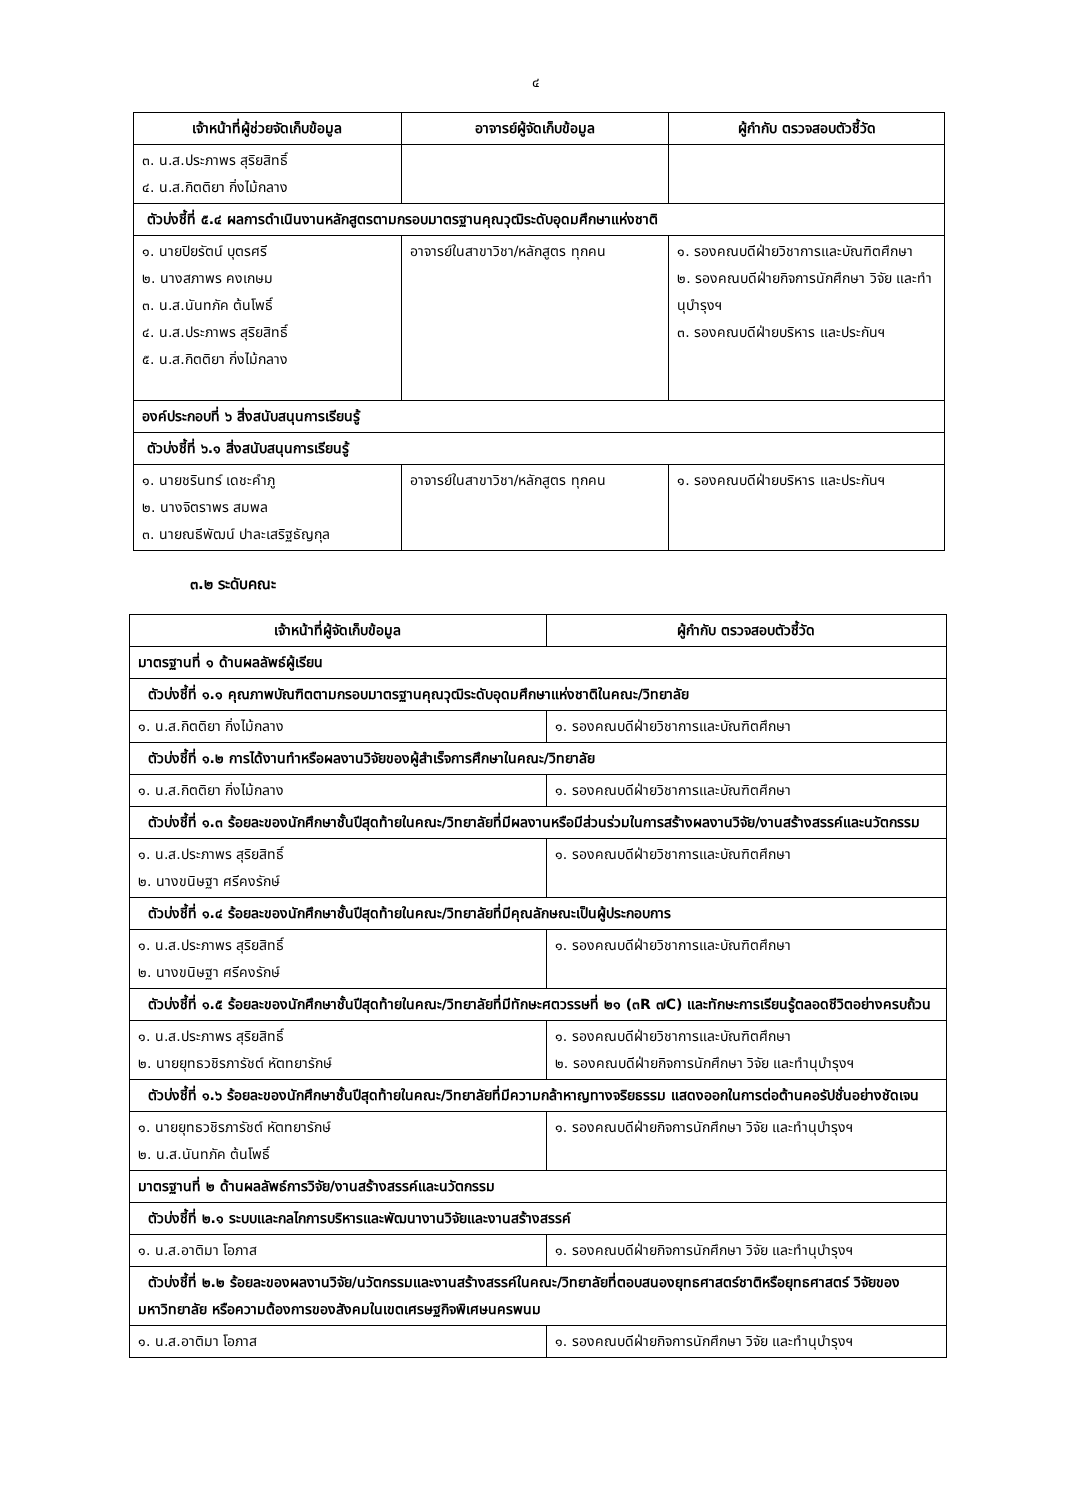๔
| เจ้าหน้าที่ผู้ช่วยจัดเก็บข้อมูล | อาจารย์ผู้จัดเก็บข้อมูล | ผู้กำกับ ตรวจสอบตัวชี้วัด |
| --- | --- | --- |
| ๓. น.ส.ประภาพร สุริยสิทธิ์ ๔. น.ส.กิตติยา กิ่งไม้กลาง | | |
| ตัวบ่งชี้ที่ ๕.๔ ผลการดำเนินงานหลักสูตรตามกรอบมาตรฐานคุณวุฒิระดับอุดมศึกษาแห่งชาติ | | |
| ๑. นายปิยรัตน์ บุตรศรี ๒. นางสภาพร คงเกษม ๓. น.ส.นันทภัค ต้นโพธิ์ ๔. น.ส.ประภาพร สุริยสิทธิ์ ๕. น.ส.กิตติยา กิ่งไม้กลาง | อาจารย์ในสาขาวิชา/หลักสูตร ทุกคน | ๑. รองคณบดีฝ่ายวิชาการและบัณฑิตศึกษา ๒. รองคณบดีฝ่ายกิจการนักศึกษา วิจัย และทำนุบำรุงฯ ๓. รองคณบดีฝ่ายบริหาร และประกันฯ |
| องค์ประกอบที่ ๖ สิ่งสนับสนุนการเรียนรู้ | | |
| ตัวบ่งชี้ที่ ๖.๑ สิ่งสนับสนุนการเรียนรู้ | | |
| ๑. นายชรินทร์ เดชะคำภู ๒. นางจิตราพร สมพล ๓. นายณธีพัฒน์ ปาละเสริฐธัญกุล | อาจารย์ในสาขาวิชา/หลักสูตร ทุกคน | ๑. รองคณบดีฝ่ายบริหาร และประกันฯ |
๓.๒ ระดับคณะ
| เจ้าหน้าที่ผู้จัดเก็บข้อมูล | ผู้กำกับ ตรวจสอบตัวชี้วัด |
| --- | --- |
| มาตรฐานที่ ๑ ด้านผลลัพธ์ผู้เรียน | |
| ตัวบ่งชี้ที่ ๑.๑ คุณภาพบัณฑิตตามกรอบมาตรฐานคุณวุฒิระดับอุดมศึกษาแห่งชาติในคณะ/วิทยาลัย | |
| ๑. น.ส.กิตติยา กิ่งไม้กลาง | ๑. รองคณบดีฝ่ายวิชาการและบัณฑิตศึกษา |
| ตัวบ่งชี้ที่ ๑.๒ การได้งานทำหรือผลงานวิจัยของผู้สำเร็จการศึกษาในคณะ/วิทยาลัย | |
| ๑. น.ส.กิตติยา กิ่งไม้กลาง | ๑. รองคณบดีฝ่ายวิชาการและบัณฑิตศึกษา |
| ตัวบ่งชี้ที่ ๑.๓ ร้อยละของนักศึกษาชั้นปีสุดท้ายในคณะ/วิทยาลัยที่มีผลงานหรือมีส่วนร่วมในการสร้างผลงานวิจัย/งานสร้างสรรค์และนวัตกรรม | |
| ๑. น.ส.ประภาพร สุริยสิทธิ์ ๒. นางขนิษฐา ศรีคงรักษ์ | ๑. รองคณบดีฝ่ายวิชาการและบัณฑิตศึกษา |
| ตัวบ่งชี้ที่ ๑.๔ ร้อยละของนักศึกษาชั้นปีสุดท้ายในคณะ/วิทยาลัยที่มีคุณลักษณะเป็นผู้ประกอบการ | |
| ๑. น.ส.ประภาพร สุริยสิทธิ์ ๒. นางขนิษฐา ศรีคงรักษ์ | ๑. รองคณบดีฝ่ายวิชาการและบัณฑิตศึกษา |
| ตัวบ่งชี้ที่ ๑.๕ ร้อยละของนักศึกษาชั้นปีสุดท้ายในคณะ/วิทยาลัยที่มีทักษะศตวรรษที่ ๒๑ (๓R ๗C) และทักษะการเรียนรู้ตลอดชีวิตอย่างครบถ้วน | |
| ๑. น.ส.ประภาพร สุริยสิทธิ์ ๒. นายยุทธวชิรภารัชต์ หัตทยารักษ์ | ๑. รองคณบดีฝ่ายวิชาการและบัณฑิตศึกษา ๒. รองคณบดีฝ่ายกิจการนักศึกษา วิจัย และทำนุบำรุงฯ |
| ตัวบ่งชี้ที่ ๑.๖ ร้อยละของนักศึกษาชั้นปีสุดท้ายในคณะ/วิทยาลัยที่มีความกล้าหาญทางจริยธรรม แสดงออกในการต่อต้านคอรัปชั่นอย่างชัดเจน | |
| ๑. นายยุทธวชิรภารัชต์ หัตทยารักษ์ ๒. น.ส.นันทภัค ต้นโพธิ์ | ๑. รองคณบดีฝ่ายกิจการนักศึกษา วิจัย และทำนุบำรุงฯ |
| มาตรฐานที่ ๒ ด้านผลลัพธ์การวิจัย/งานสร้างสรรค์และนวัตกรรม | |
| ตัวบ่งชี้ที่ ๒.๑ ระบบและกลไกการบริหารและพัฒนางานวิจัยและงานสร้างสรรค์ | |
| ๑. น.ส.อาติมา โอภาส | ๑. รองคณบดีฝ่ายกิจการนักศึกษา วิจัย และทำนุบำรุงฯ |
| ตัวบ่งชี้ที่ ๒.๒ ร้อยละของผลงานวิจัย/นวัตกรรมและงานสร้างสรรค์ในคณะ/วิทยาลัยที่ตอบสนองยุทธศาสตร์ชาติหรือยุทธศาสตร์ วิจัยของมหาวิทยาลัย หรือความต้องการของสังคมในเขตเศรษฐกิจพิเศษนครพนม | |
| ๑. น.ส.อาติมา โอภาส | ๑. รองคณบดีฝ่ายกิจการนักศึกษา วิจัย และทำนุบำรุงฯ |